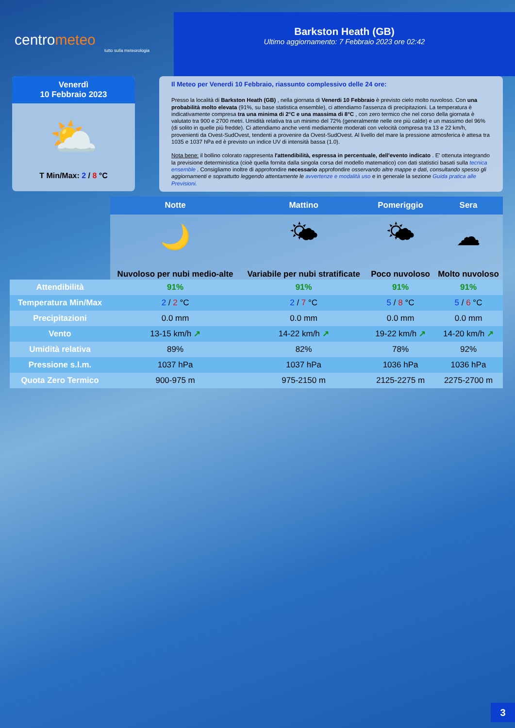centrometeo
tutto sulla meteorologia
Barkston Heath (GB)
Ultimo aggiornamento: 7 Febbraio 2023 ore 02:42
Venerdì
10 Febbraio 2023
⛅
T Min/Max: 2 / 8 °C
Il Meteo per Venerdi 10 Febbraio, riassunto complessivo delle 24 ore:
Presso la località di Barkston Heath (GB) , nella giornata di Venerdi 10 Febbraio è previsto cielo molto nuvoloso. Con una probabilità molto elevata (91%, su base statistica ensemble), ci attendiamo l'assenza di precipitazioni. La temperatura è indicativamente compresa tra una minima di 2°C e una massima di 8°C , con zero termico che nel corso della giornata è valutato tra 900 e 2700 metri. Umidità relativa tra un minimo del 72% (generalmente nelle ore più calde) e un massimo del 96% (di solito in quelle più fredde). Ci attendiamo anche venti mediamente moderati con velocità compresa tra 13 e 22 km/h, provenienti da Ovest-SudOvest, tendenti a provenire da Ovest-SudOvest. Al livello del mare la pressione atmosferica è attesa tra 1035 e 1037 hPa ed è previsto un indice UV di intensità bassa (1.0).
Nota bene: il bollino colorato rappresenta l'attendibilità, espressa in percentuale, dell'evento indicato . E' ottenuta integrando la previsione deterministica (cioè quella fornita dalla singola corsa del modello matematico) con dati statistici basati sulla tecnica ensemble . Consigliamo inoltre di approfondire necessario approfondire osservando altre mappe e dati, consultando spesso gli aggiornamenti e soprattutto leggendo attentamente le avvertenze e modalità uso e in generale la sezione Guida pratica alle Previsioni.
| | Notte | Mattino | Pomeriggio | Sera |
| --- | --- | --- | --- | --- |
| | 🌙 | 🌤 | 🌤 | ☁ |
| | Nuvoloso per nubi medio-alte | Variabile per nubi stratificate | Poco nuvoloso | Molto nuvoloso |
| Attendibilità | 91% | 91% | 91% | 91% |
| Temperatura Min/Max | 2 / 2 °C | 2 / 7 °C | 5 / 8 °C | 5 / 6 °C |
| Precipitazioni | 0.0 mm | 0.0 mm | 0.0 mm | 0.0 mm |
| Vento | 13-15 km/h ↗ | 14-22 km/h ↗ | 19-22 km/h ↗ | 14-20 km/h ↗ |
| Umidità relativa | 89% | 82% | 78% | 92% |
| Pressione s.l.m. | 1037 hPa | 1037 hPa | 1036 hPa | 1036 hPa |
| Quota Zero Termico | 900-975 m | 975-2150 m | 2125-2275 m | 2275-2700 m |
3